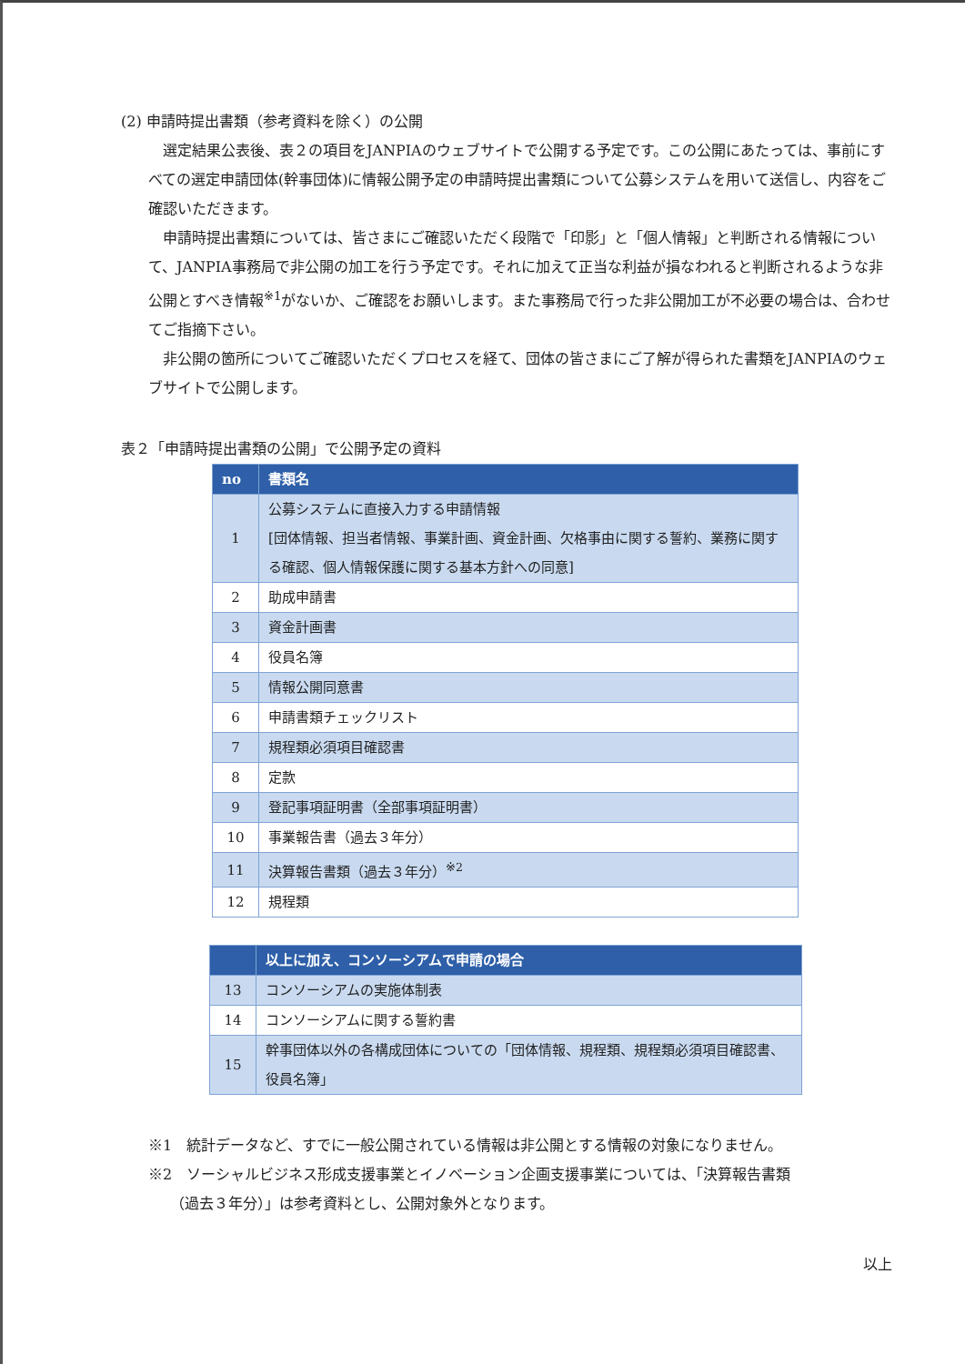(2) 申請時提出書類（参考資料を除く）の公開
選定結果公表後、表２の項目をJANPIAのウェブサイトで公開する予定です。この公開にあたっては、事前にすべての選定申請団体(幹事団体)に情報公開予定の申請時提出書類について公募システムを用いて送信し、内容をご確認いただきます。
申請時提出書類については、皆さまにご確認いただく段階で「印影」と「個人情報」と判断される情報について、JANPIA事務局で非公開の加工を行う予定です。それに加えて正当な利益が損なわれると判断されるような非公開とすべき情報<sup>※1</sup>がないか、ご確認をお願いします。また事務局で行った非公開加工が不必要の場合は、合わせてご指摘下さい。
非公開の箇所についてご確認いただくプロセスを経て、団体の皆さまにご了解が得られた書類をJANPIAのウェブサイトで公開します。
表２「申請時提出書類の公開」で公開予定の資料
| no | 書類名 |
| --- | --- |
| 1 | 公募システムに直接入力する申請情報 [団体情報、担当者情報、事業計画、資金計画、欠格事由に関する誓約、業務に関する確認、個人情報保護に関する基本方針への同意] |
| 2 | 助成申請書 |
| 3 | 資金計画書 |
| 4 | 役員名簿 |
| 5 | 情報公開同意書 |
| 6 | 申請書類チェックリスト |
| 7 | 規程類必須項目確認書 |
| 8 | 定款 |
| 9 | 登記事項証明書（全部事項証明書） |
| 10 | 事業報告書（過去３年分） |
| 11 | 決算報告書類（過去３年分）<sup>※2</sup> |
| 12 | 規程類 |
| | 以上に加え、コンソーシアムで申請の場合 |
| --- | --- |
| 13 | コンソーシアムの実施体制表 |
| 14 | コンソーシアムに関する誓約書 |
| 15 | 幹事団体以外の各構成団体についての「団体情報、規程類、規程類必須項目確認書、役員名簿」 |
※1　統計データなど、すでに一般公開されている情報は非公開とする情報の対象になりません。
※2　ソーシャルビジネス形成支援事業とイノベーション企画支援事業については、「決算報告書類
　　（過去３年分）」は参考資料とし、公開対象外となります。
以上